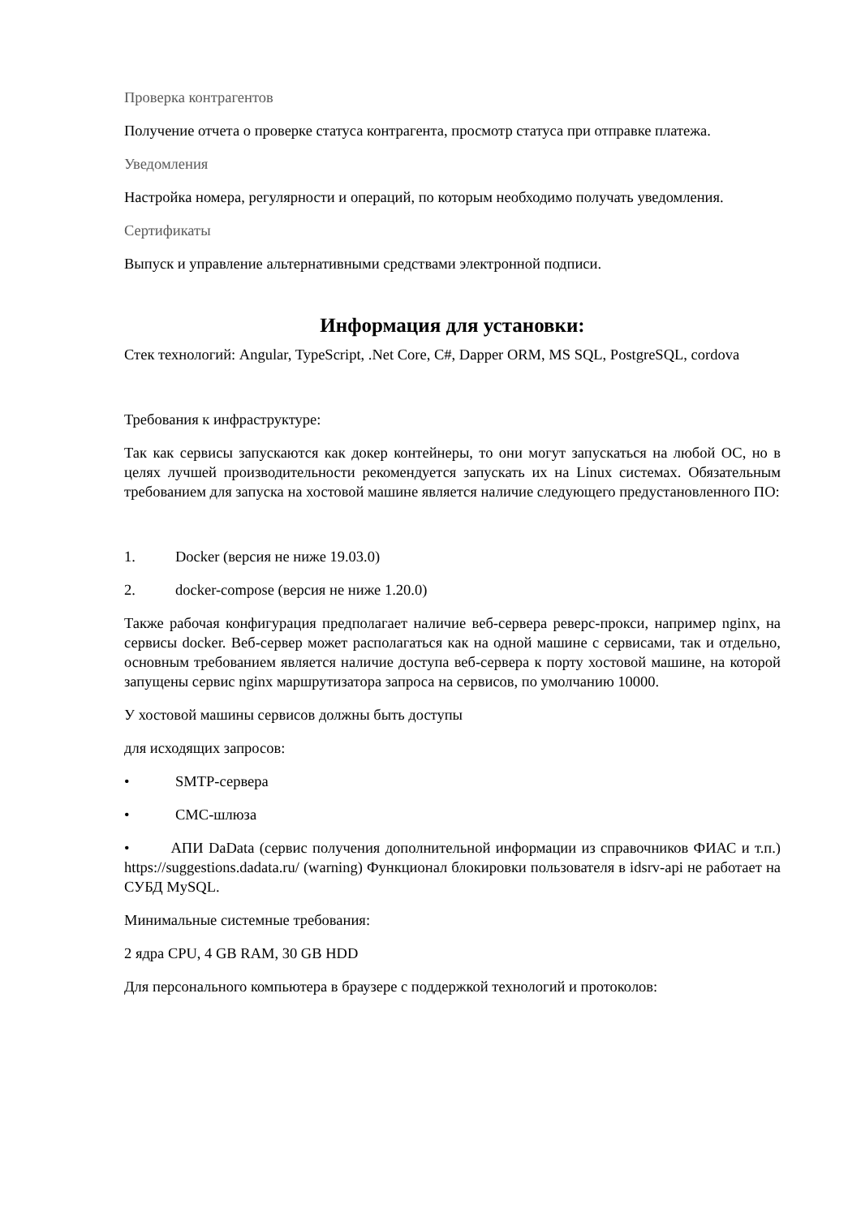Проверка контрагентов
Получение отчета о проверке статуса контрагента, просмотр статуса при отправке платежа.
Уведомления
Настройка номера, регулярности и операций, по которым необходимо получать уведомления.
Сертификаты
Выпуск и управление альтернативными средствами электронной подписи.
Информация для установки:
Стек технологий: Angular, TypeScript, .Net Core, C#, Dapper ORM, MS SQL, PostgreSQL, cordova
Требования к инфраструктуре:
Так как сервисы запускаются как докер контейнеры, то они могут запускаться на любой ОС, но в целях лучшей производительности рекомендуется запускать их на Linux системах. Обязательным требованием для запуска на хостовой машине является наличие следующего предустановленного ПО:
1. Docker (версия не ниже 19.03.0)
2. docker-compose (версия не ниже 1.20.0)
Также рабочая конфигурация предполагает наличие веб-сервера реверс-прокси, например nginx, на сервисы docker. Веб-сервер может располагаться как на одной машине с сервисами, так и отдельно, основным требованием является наличие доступа веб-сервера к порту хостовой машине, на которой запущены сервис nginx маршрутизатора запроса на сервисов, по умолчанию 10000.
У хостовой машины сервисов должны быть доступы
для исходящих запросов:
• SMTP-сервера
• СМС-шлюза
• АПИ DaData (сервис получения дополнительной информации из справочников ФИАС и т.п.) https://suggestions.dadata.ru/ (warning) Функционал блокировки пользователя в idsrv-api не работает на СУБД MySQL.
Минимальные системные требования:
2 ядра CPU, 4 GB RAM, 30 GB HDD
Для персонального компьютера в браузере с поддержкой технологий и протоколов: